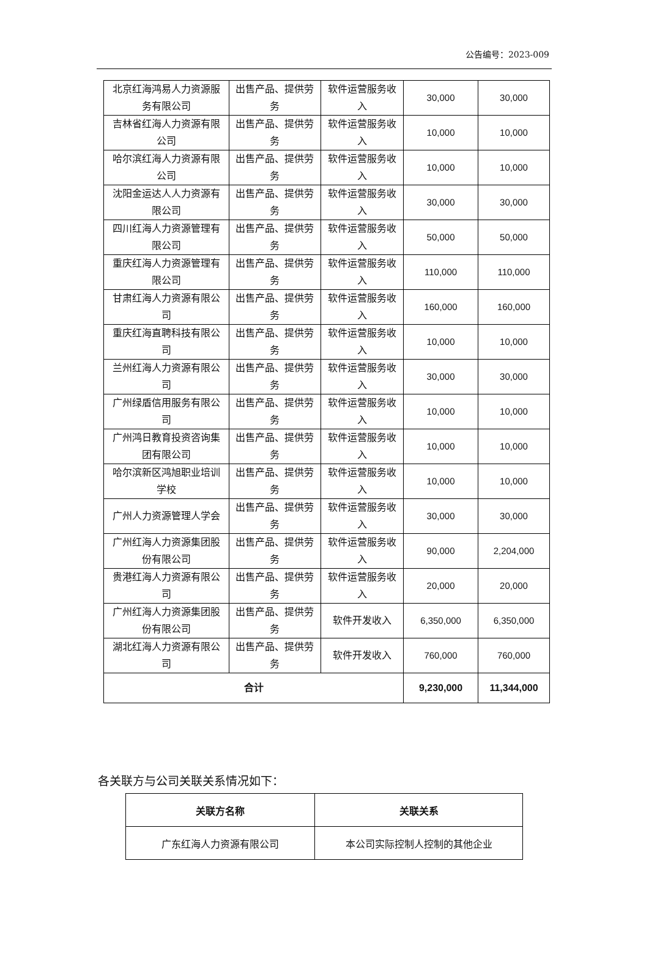公告编号：2023-009
| 北京红海鸿易人力资源服务有限公司 | 出售产品、提供劳务 | 软件运营服务收入 | 30,000 | 30,000 |
| 吉林省红海人力资源有限公司 | 出售产品、提供劳务 | 软件运营服务收入 | 10,000 | 10,000 |
| 哈尔滨红海人力资源有限公司 | 出售产品、提供劳务 | 软件运营服务收入 | 10,000 | 10,000 |
| 沈阳金运达人人力资源有限公司 | 出售产品、提供劳务 | 软件运营服务收入 | 30,000 | 30,000 |
| 四川红海人力资源管理有限公司 | 出售产品、提供劳务 | 软件运营服务收入 | 50,000 | 50,000 |
| 重庆红海人力资源管理有限公司 | 出售产品、提供劳务 | 软件运营服务收入 | 110,000 | 110,000 |
| 甘肃红海人力资源有限公司 | 出售产品、提供劳务 | 软件运营服务收入 | 160,000 | 160,000 |
| 重庆红海直聘科技有限公司 | 出售产品、提供劳务 | 软件运营服务收入 | 10,000 | 10,000 |
| 兰州红海人力资源有限公司 | 出售产品、提供劳务 | 软件运营服务收入 | 30,000 | 30,000 |
| 广州绿盾信用服务有限公司 | 出售产品、提供劳务 | 软件运营服务收入 | 10,000 | 10,000 |
| 广州鸿日教育投资咨询集团有限公司 | 出售产品、提供劳务 | 软件运营服务收入 | 10,000 | 10,000 |
| 哈尔滨新区鸿旭职业培训学校 | 出售产品、提供劳务 | 软件运营服务收入 | 10,000 | 10,000 |
| 广州人力资源管理人学会 | 出售产品、提供劳务 | 软件运营服务收入 | 30,000 | 30,000 |
| 广州红海人力资源集团股份有限公司 | 出售产品、提供劳务 | 软件运营服务收入 | 90,000 | 2,204,000 |
| 贵港红海人力资源有限公司 | 出售产品、提供劳务 | 软件运营服务收入 | 20,000 | 20,000 |
| 广州红海人力资源集团股份有限公司 | 出售产品、提供劳务 | 软件开发收入 | 6,350,000 | 6,350,000 |
| 湖北红海人力资源有限公司 | 出售产品、提供劳务 | 软件开发收入 | 760,000 | 760,000 |
| 合计 | | | 9,230,000 | 11,344,000 |
各关联方与公司关联关系情况如下：
| 关联方名称 | 关联关系 |
| --- | --- |
| 广东红海人力资源有限公司 | 本公司实际控制人控制的其他企业 |